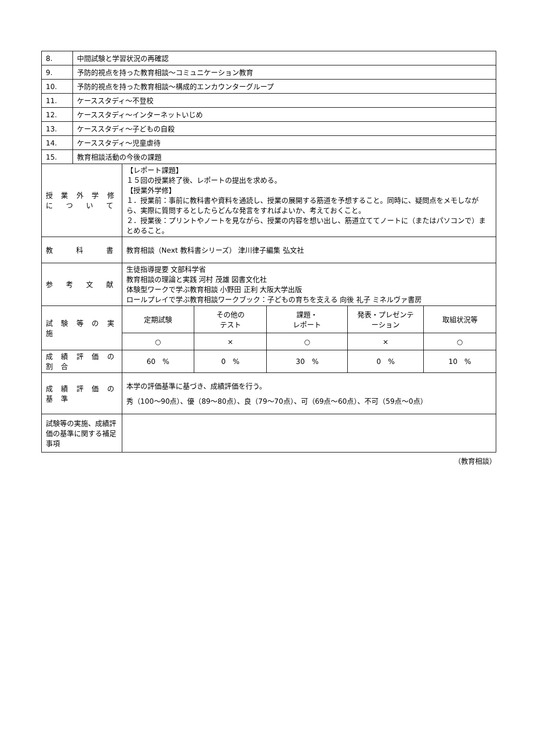| 8. | 中間試験と学習状況の再確認 | | | | | |
| 9. | 予防的視点を持った教育相談～コミュニケーション教育 | | | | | |
| 10. | 予防的視点を持った教育相談～構成的エンカウンターグループ | | | | | |
| 11. | ケーススタディ～不登校 | | | | | |
| 12. | ケーススタディ～インターネットいじめ | | | | | |
| 13. | ケーススタディ～子どもの自殺 | | | | | |
| 14. | ケーススタディ～児童虐待 | | | | | |
| 15. | 教育相談活動の今後の課題 | | | | | |
| 授 業 外 学 修 に つ い て | | 【レポート課題】 １５回の授業終了後、レポートの提出を求める。 【授業外学修】 １．授業前：事前に教科書や資料を通読し、授業の展開する筋道を予想すること。同時に、疑問点をメモしながら、実際に質問するとしたらどんな発言をすればよいか、考えておくこと。 ２．授業後：プリントやノートを見ながら、授業の内容を想い出し、筋道立ててノートに（またはパソコンで）まとめること。 | | | | |
| 教 科 書 | | 教育相談（Next 教科書シリーズ） 津川律子編集 弘文社 | | | | |
| 参 考 文 献 | | 生徒指導提要 文部科学省 教育相談の理論と実践 河村 茂雄 図書文化社 体験型ワークで学ぶ教育相談 小野田 正利 大阪大学出版 ロールプレイで学ぶ教育相談ワークブック：子どもの育ちを支える 向後 礼子 ミネルヴァ書房 | | | | |
| 試 験 等 の 実 施 | | 定期試験 | その他の テスト | 課題・ レポート | 発表・プレゼンテ ーション | 取組状況等 |
| | | ○ | × | ○ | × | ○ |
| 成 績 評 価 の 割 合 | | 60 % | 0 % | 30 % | 0 % | 10 % |
| 成 績 評 価 の 基 準 | | 本学の評価基準に基づき、成績評価を行う。 秀（100～90点）、優（89～80点）、良（79～70点）、可（69点～60点）、不可（59点～0点） | | | | |
| 試験等の実施、成績評価の基準に関する補足事項 | | | | | | |
（教育相談）